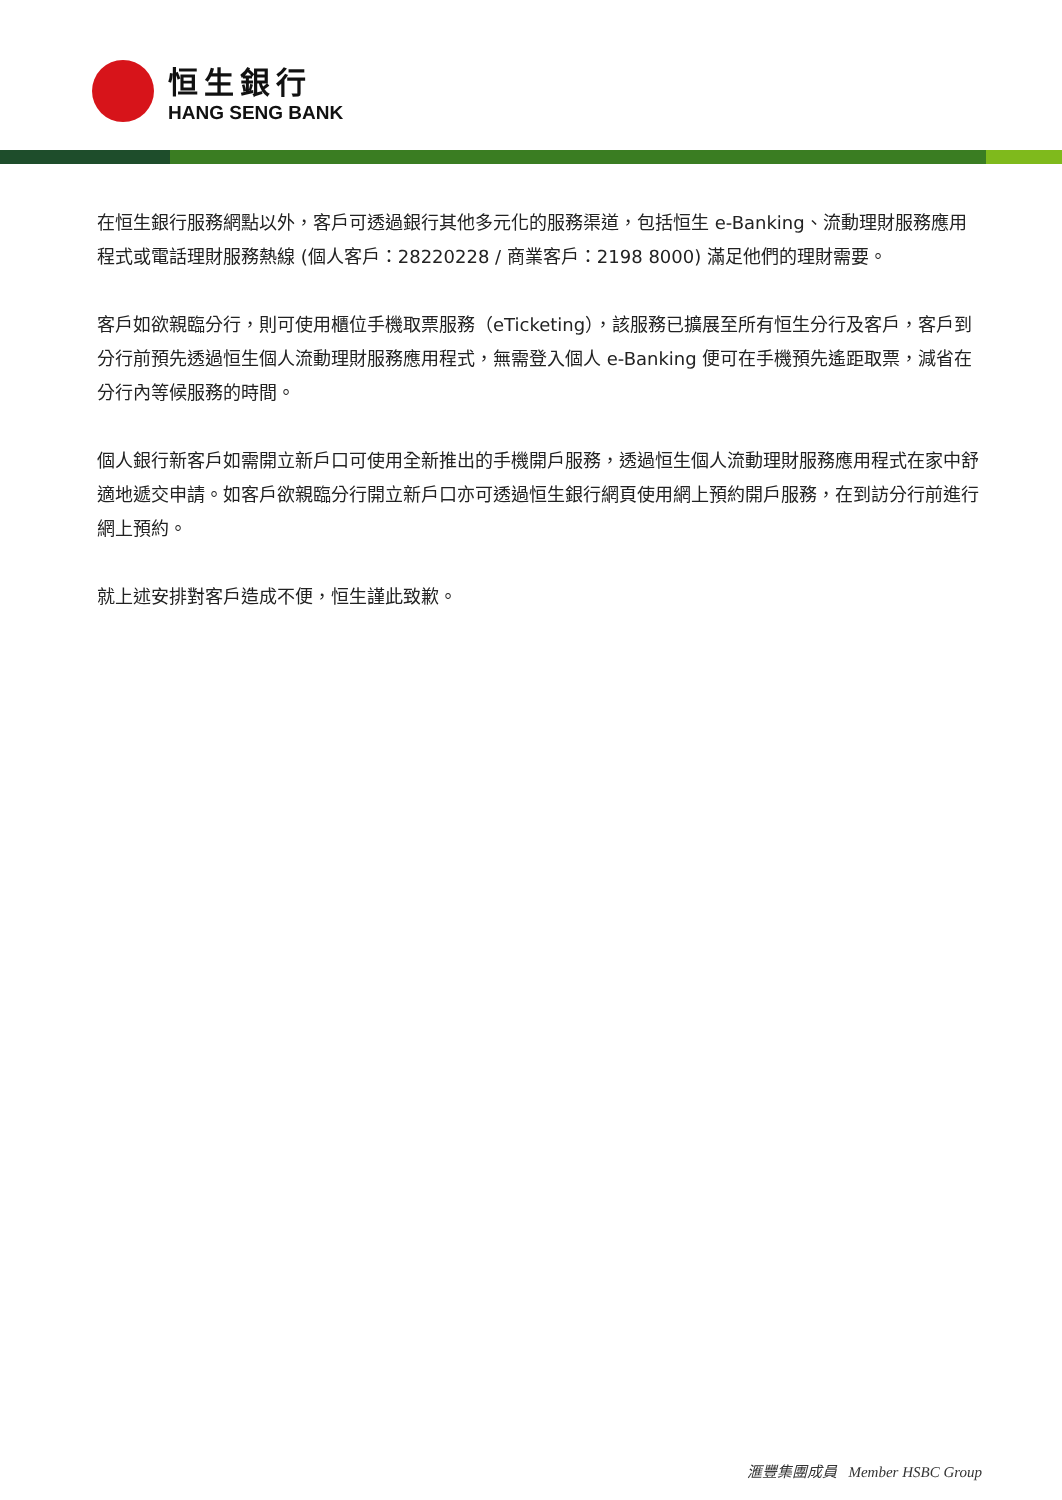恒生銀行
HANG SENG BANK
在恒生銀行服務網點以外，客戶可透過銀行其他多元化的服務渠道，包括恒生 e-Banking、流動理財服務應用程式或電話理財服務熱線 (個人客戶：28220228 / 商業客戶：2198 8000) 滿足他們的理財需要。
客戶如欲親臨分行，則可使用櫃位手機取票服務（eTicketing），該服務已擴展至所有恒生分行及客戶，客戶到分行前預先透過恒生個人流動理財服務應用程式，無需登入個人 e-Banking 便可在手機預先遙距取票，減省在分行內等候服務的時間。
個人銀行新客戶如需開立新戶口可使用全新推出的手機開戶服務，透過恒生個人流動理財服務應用程式在家中舒適地遞交申請。如客戶欲親臨分行開立新戶口亦可透過恒生銀行網頁使用網上預約開戶服務，在到訪分行前進行網上預約。
就上述安排對客戶造成不便，恒生謹此致歉。
滙豐集團成員 Member HSBC Group